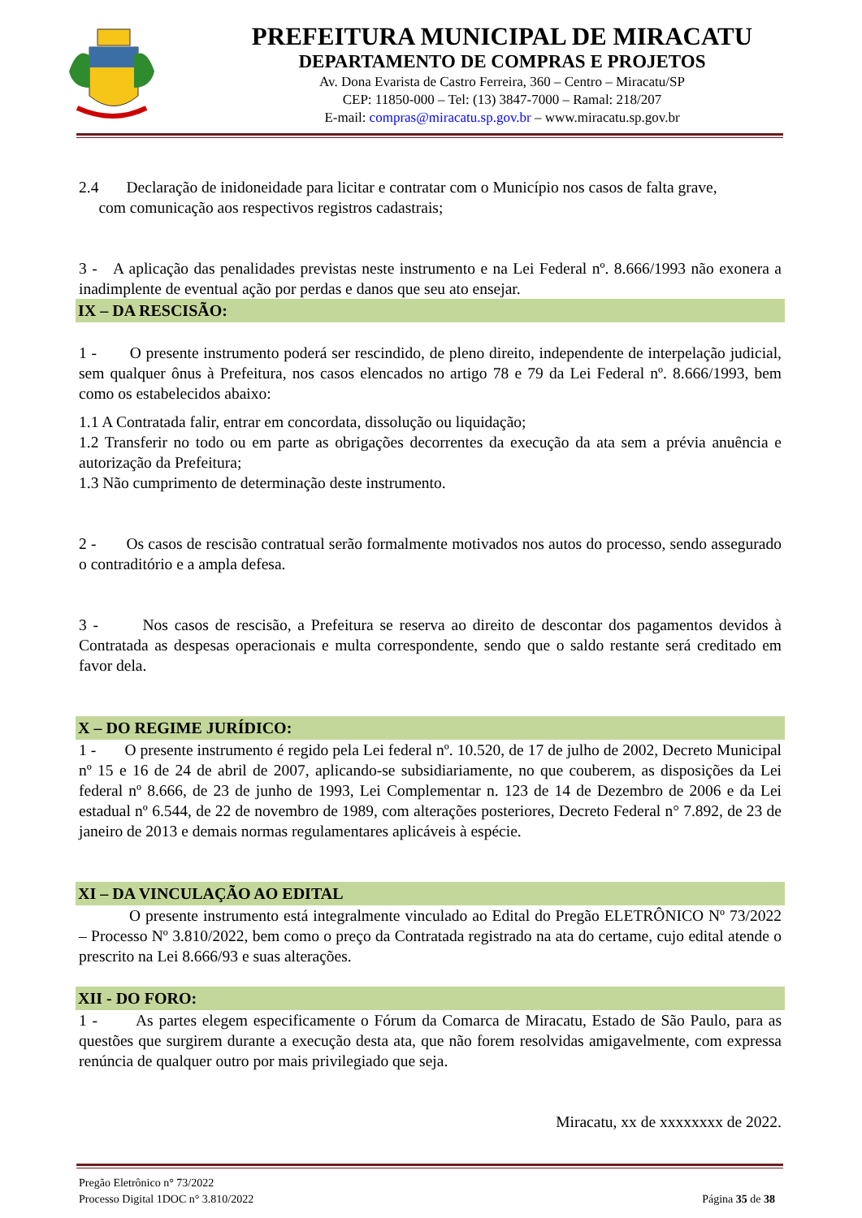PREFEITURA MUNICIPAL DE MIRACATU
DEPARTAMENTO DE COMPRAS E PROJETOS
Av. Dona Evarista de Castro Ferreira, 360 – Centro – Miracatu/SP
CEP: 11850-000 – Tel: (13) 3847-7000 – Ramal: 218/207
E-mail: compras@miracatu.sp.gov.br – www.miracatu.sp.gov.br
2.4 Declaração de inidoneidade para licitar e contratar com o Município nos casos de falta grave,
com comunicação aos respectivos registros cadastrais;
3 - A aplicação das penalidades previstas neste instrumento e na Lei Federal nº. 8.666/1993 não exonera a inadimplente de eventual ação por perdas e danos que seu ato ensejar.
IX – DA RESCISÃO:
1 - O presente instrumento poderá ser rescindido, de pleno direito, independente de interpelação judicial, sem qualquer ônus à Prefeitura, nos casos elencados no artigo 78 e 79 da Lei Federal nº. 8.666/1993, bem como os estabelecidos abaixo:
1.1 A Contratada falir, entrar em concordata, dissolução ou liquidação;
1.2 Transferir no todo ou em parte as obrigações decorrentes da execução da ata sem a prévia anuência e autorização da Prefeitura;
1.3 Não cumprimento de determinação deste instrumento.
2 - Os casos de rescisão contratual serão formalmente motivados nos autos do processo, sendo assegurado o contraditório e a ampla defesa.
3 - Nos casos de rescisão, a Prefeitura se reserva ao direito de descontar dos pagamentos devidos à Contratada as despesas operacionais e multa correspondente, sendo que o saldo restante será creditado em favor dela.
X – DO REGIME JURÍDICO:
1 - O presente instrumento é regido pela Lei federal nº. 10.520, de 17 de julho de 2002, Decreto Municipal nº 15 e 16 de 24 de abril de 2007, aplicando-se subsidiariamente, no que couberem, as disposições da Lei federal nº 8.666, de 23 de junho de 1993, Lei Complementar n. 123 de 14 de Dezembro de 2006 e da Lei estadual nº 6.544, de 22 de novembro de 1989, com alterações posteriores, Decreto Federal n° 7.892, de 23 de janeiro de 2013 e demais normas regulamentares aplicáveis à espécie.
XI – DA VINCULAÇÃO AO EDITAL
O presente instrumento está integralmente vinculado ao Edital do Pregão ELETRÔNICO Nº 73/2022 – Processo Nº 3.810/2022, bem como o preço da Contratada registrado na ata do certame, cujo edital atende o prescrito na Lei 8.666/93 e suas alterações.
XII - DO FORO:
1 - As partes elegem especificamente o Fórum da Comarca de Miracatu, Estado de São Paulo, para as questões que surgirem durante a execução desta ata, que não forem resolvidas amigavelmente, com expressa renúncia de qualquer outro por mais privilegiado que seja.
Miracatu, xx de xxxxxxxx de 2022.
Pregão Eletrônico n° 73/2022
Processo Digital 1DOC n° 3.810/2022
Página 35 de 38